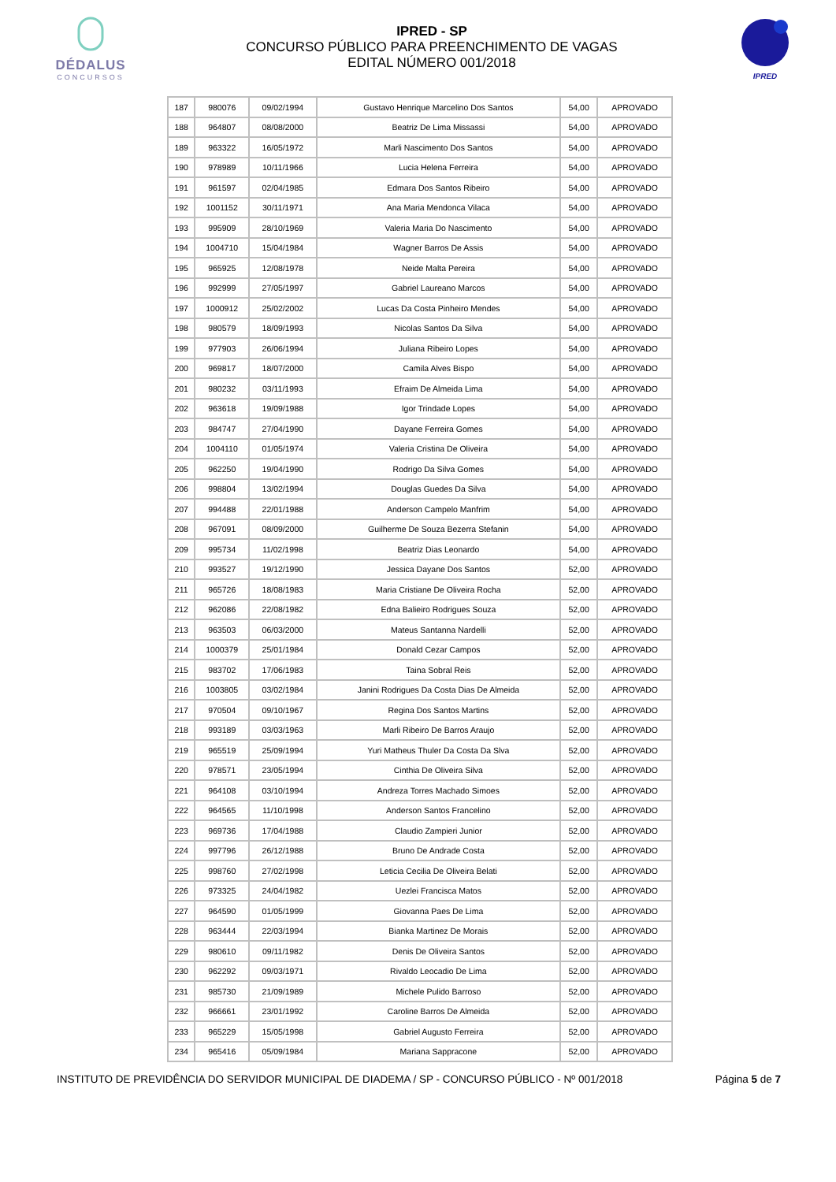DÉDALUS
CONCURSOS
IPRED - SP
CONCURSO PÚBLICO PARA PREENCHIMENTO DE VAGAS
EDITAL NÚMERO 001/2018
IPRED
| 187 | 980076 | 09/02/1994 | Gustavo Henrique Marcelino Dos Santos | 54,00 | APROVADO |
| 188 | 964807 | 08/08/2000 | Beatriz De Lima Missassi | 54,00 | APROVADO |
| 189 | 963322 | 16/05/1972 | Marli Nascimento Dos Santos | 54,00 | APROVADO |
| 190 | 978989 | 10/11/1966 | Lucia Helena Ferreira | 54,00 | APROVADO |
| 191 | 961597 | 02/04/1985 | Edmara Dos Santos Ribeiro | 54,00 | APROVADO |
| 192 | 1001152 | 30/11/1971 | Ana Maria Mendonca Vilaca | 54,00 | APROVADO |
| 193 | 995909 | 28/10/1969 | Valeria Maria Do Nascimento | 54,00 | APROVADO |
| 194 | 1004710 | 15/04/1984 | Wagner Barros De Assis | 54,00 | APROVADO |
| 195 | 965925 | 12/08/1978 | Neide Malta Pereira | 54,00 | APROVADO |
| 196 | 992999 | 27/05/1997 | Gabriel Laureano Marcos | 54,00 | APROVADO |
| 197 | 1000912 | 25/02/2002 | Lucas Da Costa Pinheiro Mendes | 54,00 | APROVADO |
| 198 | 980579 | 18/09/1993 | Nicolas Santos Da Silva | 54,00 | APROVADO |
| 199 | 977903 | 26/06/1994 | Juliana Ribeiro Lopes | 54,00 | APROVADO |
| 200 | 969817 | 18/07/2000 | Camila Alves Bispo | 54,00 | APROVADO |
| 201 | 980232 | 03/11/1993 | Efraim De Almeida Lima | 54,00 | APROVADO |
| 202 | 963618 | 19/09/1988 | Igor Trindade Lopes | 54,00 | APROVADO |
| 203 | 984747 | 27/04/1990 | Dayane Ferreira Gomes | 54,00 | APROVADO |
| 204 | 1004110 | 01/05/1974 | Valeria Cristina De Oliveira | 54,00 | APROVADO |
| 205 | 962250 | 19/04/1990 | Rodrigo Da Silva Gomes | 54,00 | APROVADO |
| 206 | 998804 | 13/02/1994 | Douglas Guedes Da Silva | 54,00 | APROVADO |
| 207 | 994488 | 22/01/1988 | Anderson Campelo Manfrim | 54,00 | APROVADO |
| 208 | 967091 | 08/09/2000 | Guilherme De Souza Bezerra Stefanin | 54,00 | APROVADO |
| 209 | 995734 | 11/02/1998 | Beatriz Dias Leonardo | 54,00 | APROVADO |
| 210 | 993527 | 19/12/1990 | Jessica Dayane Dos Santos | 52,00 | APROVADO |
| 211 | 965726 | 18/08/1983 | Maria Cristiane De Oliveira Rocha | 52,00 | APROVADO |
| 212 | 962086 | 22/08/1982 | Edna Balieiro Rodrigues Souza | 52,00 | APROVADO |
| 213 | 963503 | 06/03/2000 | Mateus Santanna Nardelli | 52,00 | APROVADO |
| 214 | 1000379 | 25/01/1984 | Donald Cezar Campos | 52,00 | APROVADO |
| 215 | 983702 | 17/06/1983 | Taina Sobral Reis | 52,00 | APROVADO |
| 216 | 1003805 | 03/02/1984 | Janini Rodrigues Da Costa Dias De Almeida | 52,00 | APROVADO |
| 217 | 970504 | 09/10/1967 | Regina Dos Santos Martins | 52,00 | APROVADO |
| 218 | 993189 | 03/03/1963 | Marli Ribeiro De Barros Araujo | 52,00 | APROVADO |
| 219 | 965519 | 25/09/1994 | Yuri Matheus Thuler Da Costa Da Slva | 52,00 | APROVADO |
| 220 | 978571 | 23/05/1994 | Cinthia De Oliveira Silva | 52,00 | APROVADO |
| 221 | 964108 | 03/10/1994 | Andreza Torres Machado Simoes | 52,00 | APROVADO |
| 222 | 964565 | 11/10/1998 | Anderson Santos Francelino | 52,00 | APROVADO |
| 223 | 969736 | 17/04/1988 | Claudio Zampieri Junior | 52,00 | APROVADO |
| 224 | 997796 | 26/12/1988 | Bruno De Andrade Costa | 52,00 | APROVADO |
| 225 | 998760 | 27/02/1998 | Leticia Cecilia De Oliveira Belati | 52,00 | APROVADO |
| 226 | 973325 | 24/04/1982 | Uezlei Francisca Matos | 52,00 | APROVADO |
| 227 | 964590 | 01/05/1999 | Giovanna Paes De Lima | 52,00 | APROVADO |
| 228 | 963444 | 22/03/1994 | Bianka Martinez De Morais | 52,00 | APROVADO |
| 229 | 980610 | 09/11/1982 | Denis De Oliveira Santos | 52,00 | APROVADO |
| 230 | 962292 | 09/03/1971 | Rivaldo Leocadio De Lima | 52,00 | APROVADO |
| 231 | 985730 | 21/09/1989 | Michele Pulido Barroso | 52,00 | APROVADO |
| 232 | 966661 | 23/01/1992 | Caroline Barros De Almeida | 52,00 | APROVADO |
| 233 | 965229 | 15/05/1998 | Gabriel Augusto Ferreira | 52,00 | APROVADO |
| 234 | 965416 | 05/09/1984 | Mariana Sappracone | 52,00 | APROVADO |
INSTITUTO DE PREVIDÊNCIA DO SERVIDOR MUNICIPAL DE DIADEMA / SP - CONCURSO PÚBLICO - Nº 001/2018 Página 5 de 7